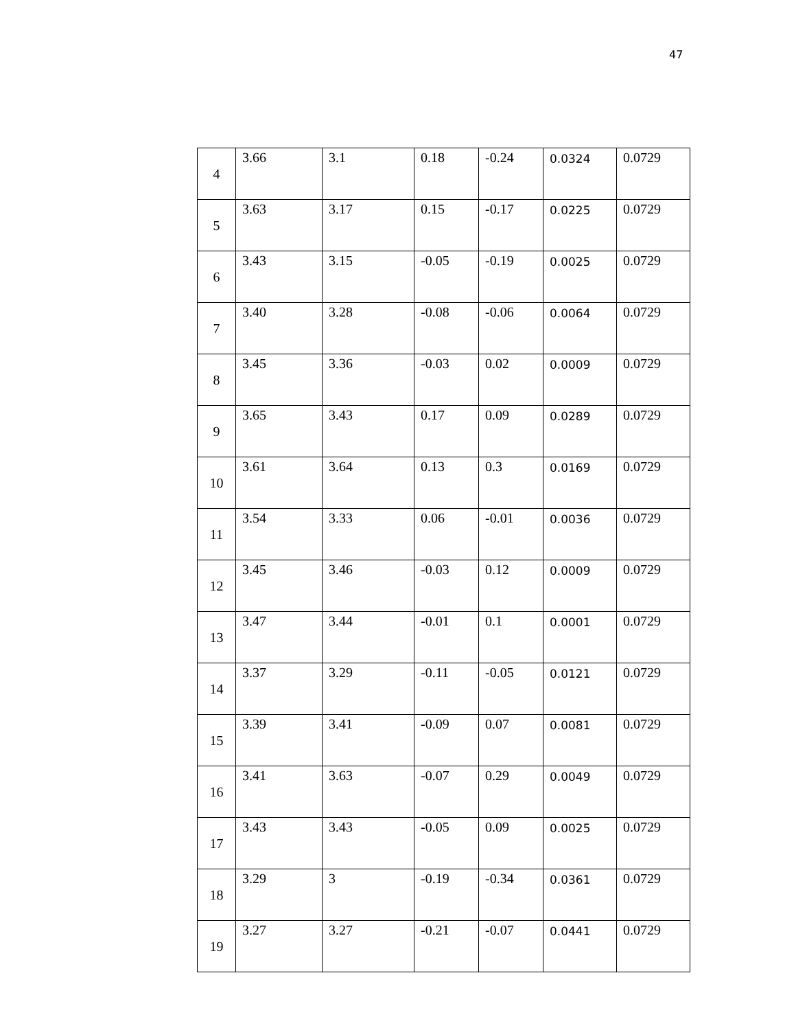47
| 4 | 3.66 | 3.1 | 0.18 | -0.24 | 0.0324 | 0.0729 |
| 5 | 3.63 | 3.17 | 0.15 | -0.17 | 0.0225 | 0.0729 |
| 6 | 3.43 | 3.15 | -0.05 | -0.19 | 0.0025 | 0.0729 |
| 7 | 3.40 | 3.28 | -0.08 | -0.06 | 0.0064 | 0.0729 |
| 8 | 3.45 | 3.36 | -0.03 | 0.02 | 0.0009 | 0.0729 |
| 9 | 3.65 | 3.43 | 0.17 | 0.09 | 0.0289 | 0.0729 |
| 10 | 3.61 | 3.64 | 0.13 | 0.3 | 0.0169 | 0.0729 |
| 11 | 3.54 | 3.33 | 0.06 | -0.01 | 0.0036 | 0.0729 |
| 12 | 3.45 | 3.46 | -0.03 | 0.12 | 0.0009 | 0.0729 |
| 13 | 3.47 | 3.44 | -0.01 | 0.1 | 0.0001 | 0.0729 |
| 14 | 3.37 | 3.29 | -0.11 | -0.05 | 0.0121 | 0.0729 |
| 15 | 3.39 | 3.41 | -0.09 | 0.07 | 0.0081 | 0.0729 |
| 16 | 3.41 | 3.63 | -0.07 | 0.29 | 0.0049 | 0.0729 |
| 17 | 3.43 | 3.43 | -0.05 | 0.09 | 0.0025 | 0.0729 |
| 18 | 3.29 | 3 | -0.19 | -0.34 | 0.0361 | 0.0729 |
| 19 | 3.27 | 3.27 | -0.21 | -0.07 | 0.0441 | 0.0729 |